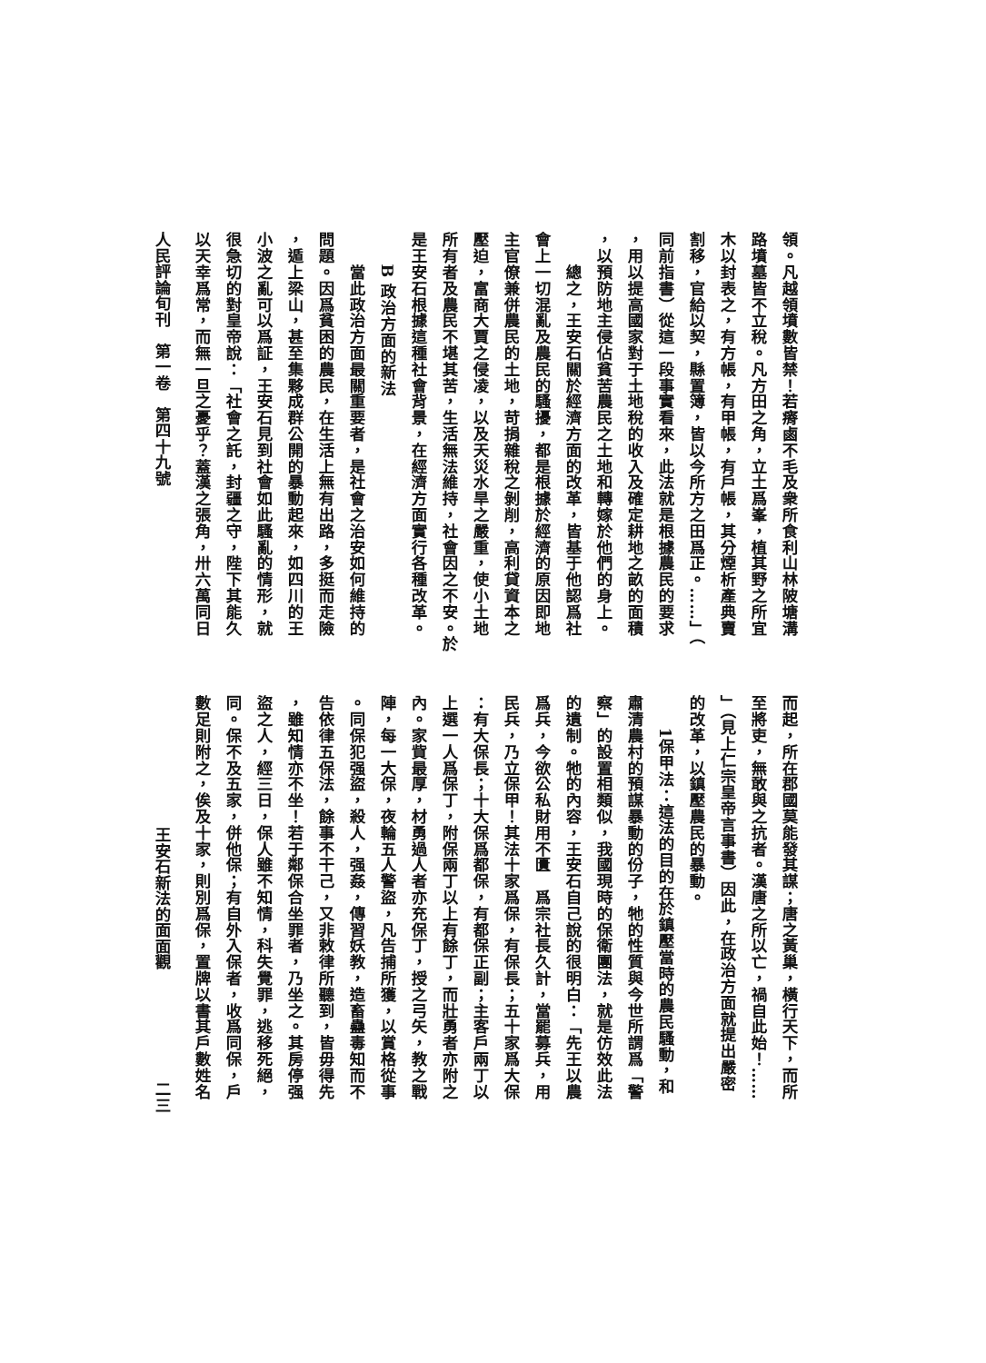領。凡越領墳數皆禁！若瘠鹵不毛及衆所食利山林陂塘溝
路墳墓皆不立稅。凡方田之角，立土爲峯，植其野之所宜
木以封表之，有方帳，有甲帳，有戶帳，其分煙析產典賣
割移，官給以契，縣置簿，皆以今所方之田爲正。……」（
同前指書）從這一段事實看來，此法就是根據農民的要求
，用以提高國家對于土地稅的收入及確定耕地之畝的面積
，以預防地主侵佔貧苦農民之土地和轉嫁於他們的身上。
　　總之，王安石關於經濟方面的改革，皆基于他認爲社
會上一切混亂及農民的騷擾，都是根據於經濟的原因即地
主官僚兼併農民的土地，苛捐雜稅之剝削，高利貸資本之
壓迫，富商大賈之侵凌，以及天災水旱之嚴重，使小土地
所有者及農民不堪其苦，生活無法維持，社會因之不安。於
是王安石根據這種社會背景，在經濟方面實行各種改革。
　　B 政治方面的新法
　　當此政治方面最關重要者，是社會之治安如何維持的
問題。因爲貧困的農民，在生活上無有出路，多挺而走險
，遁上梁山，甚至集夥成群公開的暴動起來，如四川的王
小波之亂可以爲証，王安石見到社會如此騷亂的情形，就
很急切的對皇帝說：「社會之託，封疆之守，陛下其能久
以天幸爲常，而無一旦之憂乎？蓋漢之張角，卅六萬同日
而起，所在郡國莫能發其謀；唐之黃巢，橫行天下，而所
至將吏，無敢與之抗者。漢唐之所以亡，禍自此始！……
」（見上仁宗皇帝言事書）因此，在政治方面就提出嚴密
的改革，以鎮壓農民的暴動。
　　1保甲法：這法的目的在於鎮壓當時的農民騷動，和
肅清農村的預謀暴動的份子，牠的性質與今世所謂爲「警
察」的設置相類似，我國現時的保衛團法，就是仿效此法
的遺制。牠的內容，王安石自己說的很明白：「先王以農
爲兵，今欲公私財用不匱　爲宗社長久計，當罷募兵，用
民兵，乃立保甲！其法十家爲保，有保長；五十家爲大保
：有大保長；十大保爲都保，有都保正副；主客戶兩丁以
上選一人爲保丁，附保兩丁以上有餘丁，而壯勇者亦附之
內。家貲最厚，材勇過人者亦充保丁，授之弓矢，教之戰
陣，每一大保，夜輪五人警盜，凡告捕所獲，以賞格從事
。同保犯强盜，殺人，强姦，傳習妖教，造畜蠱毒知而不
告依律五保法，餘事不干己，又非敕律所聽到，皆毋得先
，雖知情亦不坐！若于鄰保合坐罪者，乃坐之。其房停强
盜之人，經三日，保人雖不知情，科失覺罪，逃移死絕，
同。保不及五家，併他保；有自外入保者，收爲同保，戶
數足則附之，俟及十家，則別爲保，置牌以書其戶數姓名
人民評論旬刊　第一卷　第四十九號 王安石新法的面面觀　　　　　　　二三